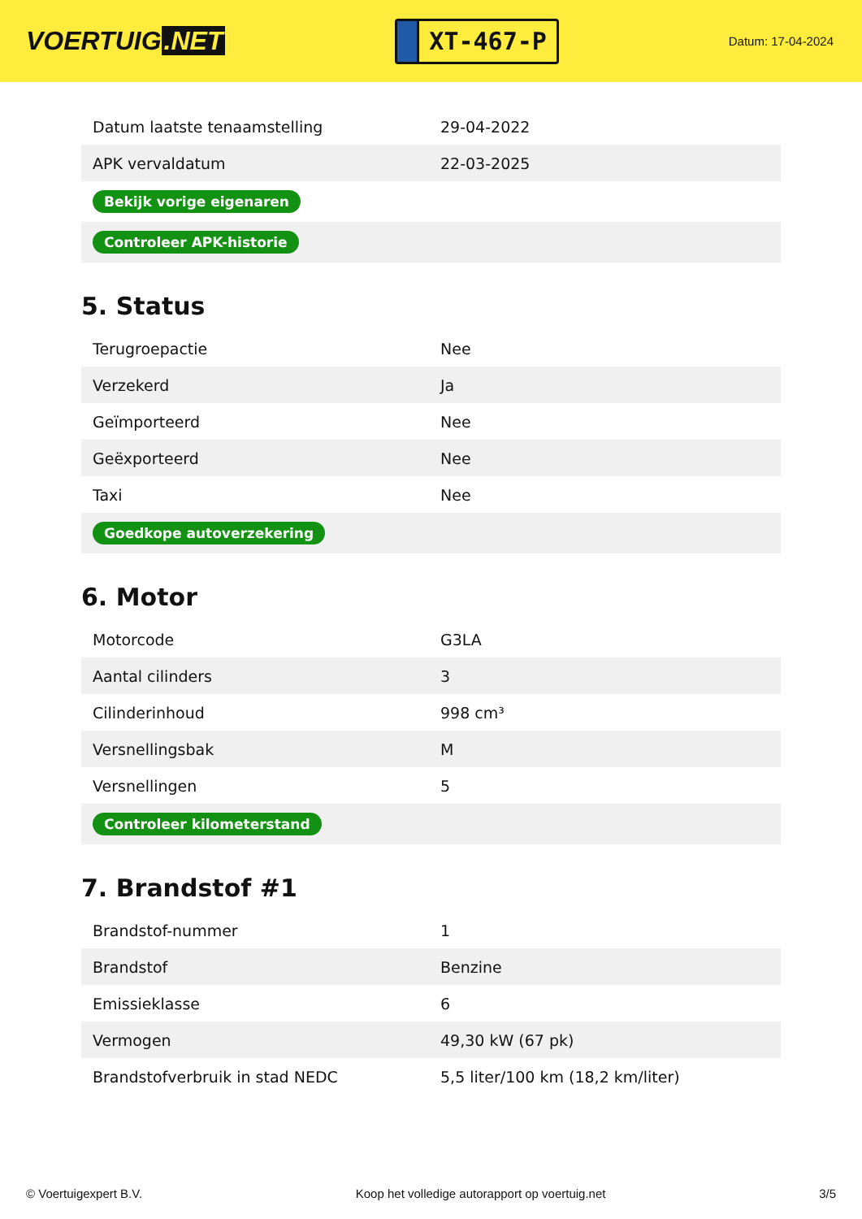VOERTUIG.NET
XT-467-P
Datum: 17-04-2024
| Datum laatste tenaamstelling | 29-04-2022 |
| APK vervaldatum | 22-03-2025 |
| Bekijk vorige eigenaren | |
| Controleer APK-historie | |
5. Status
| Terugroepactie | Nee |
| Verzekerd | Ja |
| Geïmporteerd | Nee |
| Geëxporteerd | Nee |
| Taxi | Nee |
| Goedkope autoverzekering | |
6. Motor
| Motorcode | G3LA |
| Aantal cilinders | 3 |
| Cilinderinhoud | 998 cm³ |
| Versnellingsbak | M |
| Versnellingen | 5 |
| Controleer kilometerstand | |
7. Brandstof #1
| Brandstof-nummer | 1 |
| Brandstof | Benzine |
| Emissieklasse | 6 |
| Vermogen | 49,30 kW (67 pk) |
| Brandstofverbruik in stad NEDC | 5,5 liter/100 km (18,2 km/liter) |
© Voertuigexpert B.V. Koop het volledige autorapport op voertuig.net 3/5